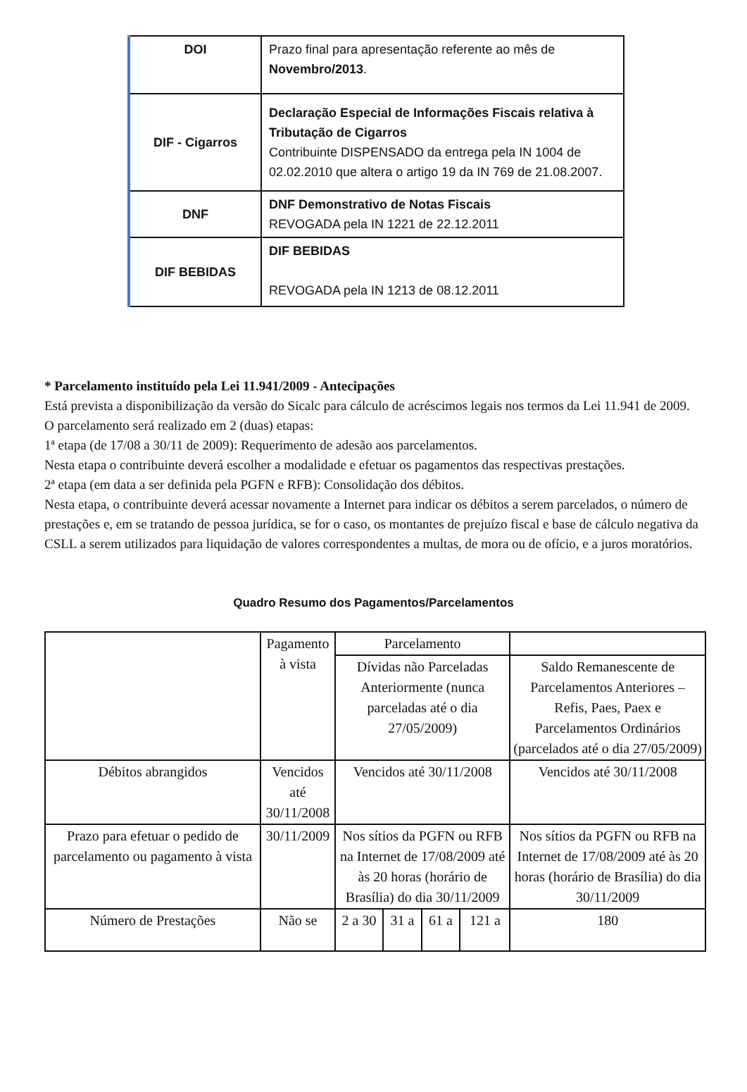| DOI | Prazo final para apresentação referente ao mês de Novembro/2013 . |
| DIF - Cigarros | Declaração Especial de Informações Fiscais relativa à Tributação de Cigarros Contribuinte DISPENSADO da entrega pela IN 1004 de 02.02.2010 que altera o artigo 19 da IN 769 de 21.08.2007. |
| DNF | DNF Demonstrativo de Notas Fiscais REVOGADA pela IN 1221 de 22.12.2011 |
| DIF BEBIDAS | DIF BEBIDAS REVOGADA pela IN 1213 de 08.12.2011 |
* Parcelamento instituído pela Lei 11.941/2009 - Antecipações
Está prevista a disponibilização da versão do Sicalc para cálculo de acréscimos legais nos termos da Lei 11.941 de 2009.
O parcelamento será realizado em 2 (duas) etapas:
1ª etapa (de 17/08 a 30/11 de 2009): Requerimento de adesão aos parcelamentos.
Nesta etapa o contribuinte deverá escolher a modalidade e efetuar os pagamentos das respectivas prestações.
2ª etapa (em data a ser definida pela PGFN e RFB): Consolidação dos débitos.
Nesta etapa, o contribuinte deverá acessar novamente a Internet para indicar os débitos a serem parcelados, o número de prestações e, em se tratando de pessoa jurídica, se for o caso, os montantes de prejuízo fiscal e base de cálculo negativa da CSLL a serem utilizados para liquidação de valores correspondentes a multas, de mora ou de ofício, e a juros moratórios.
Quadro Resumo dos Pagamentos/Parcelamentos
| | Pagamento à vista | Parcelamento | | | | |
| | | Dívidas não Parceladas Anteriormente (nunca parceladas até o dia 27/05/2009) | | | | Saldo Remanescente de Parcelamentos Anteriores – Refis, Paes, Paex e Parcelamentos Ordinários (parcelados até o dia 27/05/2009) |
| Débitos abrangidos | Vencidos até 30/11/2008 | Vencidos até 30/11/2008 | | | | Vencidos até 30/11/2008 |
| Prazo para efetuar o pedido de parcelamento ou pagamento à vista | 30/11/2009 | Nos sítios da PGFN ou RFB na Internet de 17/08/2009 até às 20 horas (horário de Brasília) do dia 30/11/2009 | | | | Nos sítios da PGFN ou RFB na Internet de 17/08/2009 até às 20 horas (horário de Brasília) do dia 30/11/2009 |
| Número de Prestações | Não se | 2 a 30 | 31 a | 61 a | 121 a | 180 |